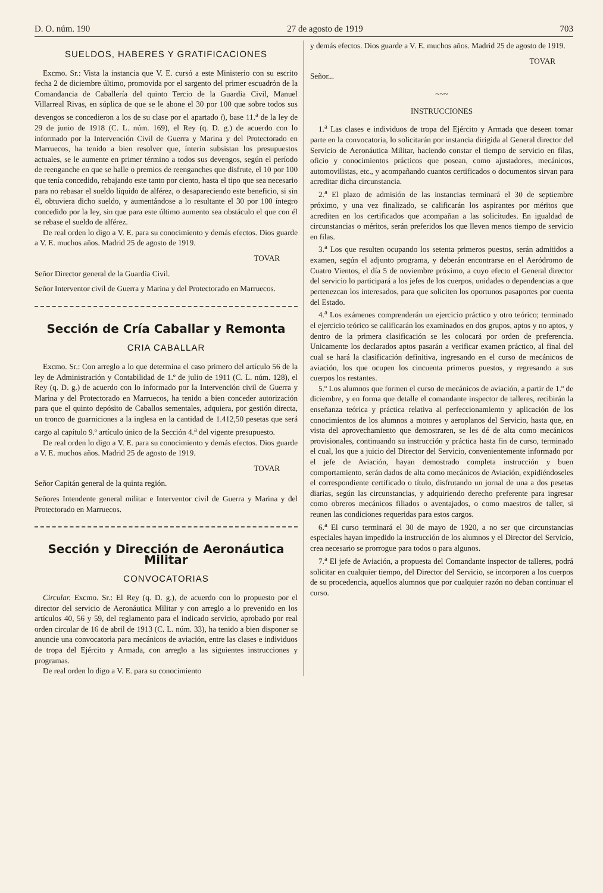D. O. núm. 190 27 de agosto de 1919 703
SUELDOS, HABERES Y GRATIFICACIONES
Excmo. Sr.: Vista la instancia que V. E. cursó a este Ministerio con su escrito fecha 2 de diciembre último, promovida por el sargento del primer escuadrón de la Comandancia de Caballería del quinto Tercio de la Guardia Civil, Manuel Villarreal Rivas, en súplica de que se le abone el 30 por 100 que sobre todos sus devengos se concedieron a los de su clase por el apartado i), base 11.<sup>a</sup> de la ley de 29 de junio de 1918 (C. L. núm. 169), el Rey (q. D. g.) de acuerdo con lo informado por la Intervención Civil de Guerra y Marina y del Protectorado en Marruecos, ha tenido a bien resolver que, ínterin subsistan los presupuestos actuales, se le aumente en primer término a todos sus devengos, según el período de reenganche en que se halle o premios de reenganches que disfrute, el 10 por 100 que tenía concedido, rebajando este tanto por ciento, hasta el tipo que sea necesario para no rebasar el sueldo líquido de alférez, o desapareciendo este beneficio, si sin él, obtuviera dicho sueldo, y aumentándose a lo resultante el 30 por 100 íntegro concedido por la ley, sin que para este último aumento sea obstáculo el que con él se rebase el sueldo de alférez.
De real orden lo digo a V. E. para su conocimiento y demás efectos. Dios guarde a V. E. muchos años. Madrid 25 de agosto de 1919.
TOVAR
Señor Director general de la Guardia Civil.
Señor Interventor civil de Guerra y Marina y del Protectorado en Marruecos.
Sección de Cría Caballar y Remonta
CRIA CABALLAR
Excmo. Sr.: Con arreglo a lo que determina el caso primero del artículo 56 de la ley de Administración y Contabilidad de 1.º de julio de 1911 (C. L. núm. 128), el Rey (q. D. g.) de acuerdo con lo informado por la Intervención civil de Guerra y Marina y del Protectorado en Marruecos, ha tenido a bien conceder autorización para que el quinto depósito de Caballos sementales, adquiera, por gestión directa, un tronco de guarniciones a la inglesa en la cantidad de 1.412,50 pesetas que será cargo al capítulo 9.º artículo único de la Sección 4.<sup>a</sup> del vigente presupuesto.
De real orden lo digo a V. E. para su conocimiento y demás efectos. Dios guarde a V. E. muchos años. Madrid 25 de agosto de 1919.
TOVAR
Señor Capitán general de la quinta región.
Señores Intendente general militar e Interventor civil de Guerra y Marina y del Protectorado en Marruecos.
Sección y Dirección de Aeronáutica Militar
CONVOCATORIAS
Circular. Excmo. Sr.: El Rey (q. D. g.), de acuerdo con lo propuesto por el director del servicio de Aeronáutica Militar y con arreglo a lo prevenido en los artículos 40, 56 y 59, del reglamento para el indicado servicio, aprobado por real orden circular de 16 de abril de 1913 (C. L. núm. 33), ha tenido a bien disponer se anuncie una convocatoria para mecánicos de aviación, entre las clases e individuos de tropa del Ejército y Armada, con arreglo a las siguientes instrucciones y programas.
De real orden lo digo a V. E. para su conocimiento
y demás efectos. Dios guarde a V. E. muchos años. Madrid 25 de agosto de 1919.
TOVAR
Señor...
~~~
INSTRUCCIONES
1.<sup>a</sup> Las clases e individuos de tropa del Ejército y Armada que deseen tomar parte en la convocatoria, lo solicitarán por instancia dirigida al General director del Servicio de Aeronáutica Militar, haciendo constar el tiempo de servicio en filas, oficio y conocimientos prácticos que posean, como ajustadores, mecánicos, automovilistas, etc., y acompañando cuantos certificados o documentos sirvan para acreditar dicha circunstancia.
2.<sup>a</sup> El plazo de admisión de las instancias terminará el 30 de septiembre próximo, y una vez finalizado, se calificarán los aspirantes por méritos que acrediten en los certificados que acompañan a las solicitudes. En igualdad de circunstancias o méritos, serán preferidos los que lleven menos tiempo de servicio en filas.
3.<sup>a</sup> Los que resulten ocupando los setenta primeros puestos, serán admitidos a examen, según el adjunto programa, y deberán encontrarse en el Aeródromo de Cuatro Vientos, el día 5 de noviembre próximo, a cuyo efecto el General director del servicio lo participará a los jefes de los cuerpos, unidades o dependencias a que pertenezcan los interesados, para que soliciten los oportunos pasaportes por cuenta del Estado.
4.<sup>a</sup> Los exámenes comprenderán un ejercicio práctico y otro teórico; terminado el ejercicio teórico se calificarán los examinados en dos grupos, aptos y no aptos, y dentro de la primera clasificación se les colocará por orden de preferencia. Unicamente los declarados aptos pasarán a verificar examen práctico, al final del cual se hará la clasificación definitiva, ingresando en el curso de mecánicos de aviación, los que ocupen los cincuenta primeros puestos, y regresando a sus cuerpos los restantes.
5.º Los alumnos que formen el curso de mecánicos de aviación, a partir de 1.º de diciembre, y en forma que detalle el comandante inspector de talleres, recibirán la enseñanza teórica y práctica relativa al perfeccionamiento y aplicación de los conocimientos de los alumnos a motores y aeroplanos del Servicio, hasta que, en vista del aprovechamiento que demostraren, se les dé de alta como mecánicos provisionales, continuando su instrucción y práctica hasta fin de curso, terminado el cual, los que a juicio del Director del Servicio, convenientemente informado por el jefe de Aviación, hayan demostrado completa instrucción y buen comportamiento, serán dados de alta como mecánicos de Aviación, expidiéndoseles el correspondiente certificado o título, disfrutando un jornal de una a dos pesetas diarias, según las circunstancias, y adquiriendo derecho preferente para ingresar como obreros mecánicos filiados o aventajados, o como maestros de taller, si reunen las condiciones requeridas para estos cargos.
6.<sup>a</sup> El curso terminará el 30 de mayo de 1920, a no ser que circunstancias especiales hayan impedido la instrucción de los alumnos y el Director del Servicio, crea necesario se prorrogue para todos o para algunos.
7.<sup>a</sup> El jefe de Aviación, a propuesta del Comandante inspector de talleres, podrá solicitar en cualquier tiempo, del Director del Servicio, se incorporen a los cuerpos de su procedencia, aquellos alumnos que por cualquier razón no deban continuar el curso.